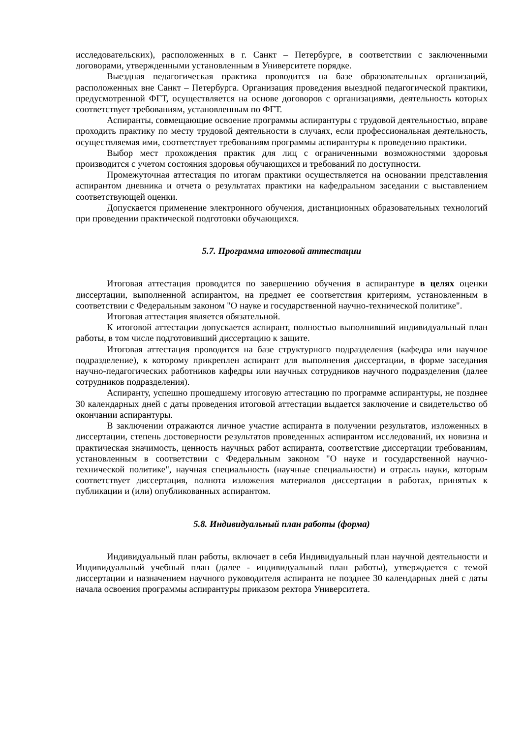исследовательских), расположенных в г. Санкт – Петербурге, в соответствии с заключенными договорами, утвержденными установленным в Университете порядке.
Выездная педагогическая практика проводится на базе образовательных организаций, расположенных вне Санкт – Петербурга. Организация проведения выездной педагогической практики, предусмотренной ФГТ, осуществляется на основе договоров с организациями, деятельность которых соответствует требованиям, установленным по ФГТ.
Аспиранты, совмещающие освоение программы аспирантуры с трудовой деятельностью, вправе проходить практику по месту трудовой деятельности в случаях, если профессиональная деятельность, осуществляемая ими, соответствует требованиям программы аспирантуры к проведению практики.
Выбор мест прохождения практик для лиц с ограниченными возможностями здоровья производится с учетом состояния здоровья обучающихся и требований по доступности.
Промежуточная аттестация по итогам практики осуществляется на основании представления аспирантом дневника и отчета о результатах практики на кафедральном заседании с выставлением соответствующей оценки.
Допускается применение электронного обучения, дистанционных образовательных технологий при проведении практической подготовки обучающихся.
5.7. Программа итоговой аттестации
Итоговая аттестация проводится по завершению обучения в аспирантуре в целях оценки диссертации, выполненной аспирантом, на предмет ее соответствия критериям, установленным в соответствии с Федеральным законом "О науке и государственной научно-технической политике".
Итоговая аттестация является обязательной.
К итоговой аттестации допускается аспирант, полностью выполнивший индивидуальный план работы, в том числе подготовивший диссертацию к защите.
Итоговая аттестация проводится на базе структурного подразделения (кафедра или научное подразделение), к которому прикреплен аспирант для выполнения диссертации, в форме заседания научно-педагогических работников кафедры или научных сотрудников научного подразделения (далее сотрудников подразделения).
Аспиранту, успешно прошедшему итоговую аттестацию по программе аспирантуры, не позднее 30 календарных дней с даты проведения итоговой аттестации выдается заключение и свидетельство об окончании аспирантуры.
В заключении отражаются личное участие аспиранта в получении результатов, изложенных в диссертации, степень достоверности результатов проведенных аспирантом исследований, их новизна и практическая значимость, ценность научных работ аспиранта, соответствие диссертации требованиям, установленным в соответствии с Федеральным законом "О науке и государственной научно-технической политике", научная специальность (научные специальности) и отрасль науки, которым соответствует диссертация, полнота изложения материалов диссертации в работах, принятых к публикации и (или) опубликованных аспирантом.
5.8. Индивидуальный план работы (форма)
Индивидуальный план работы, включает в себя Индивидуальный план научной деятельности и Индивидуальный учебный план (далее - индивидуальный план работы), утверждается с темой диссертации и назначением научного руководителя аспиранта не позднее 30 календарных дней с даты начала освоения программы аспирантуры приказом ректора Университета.